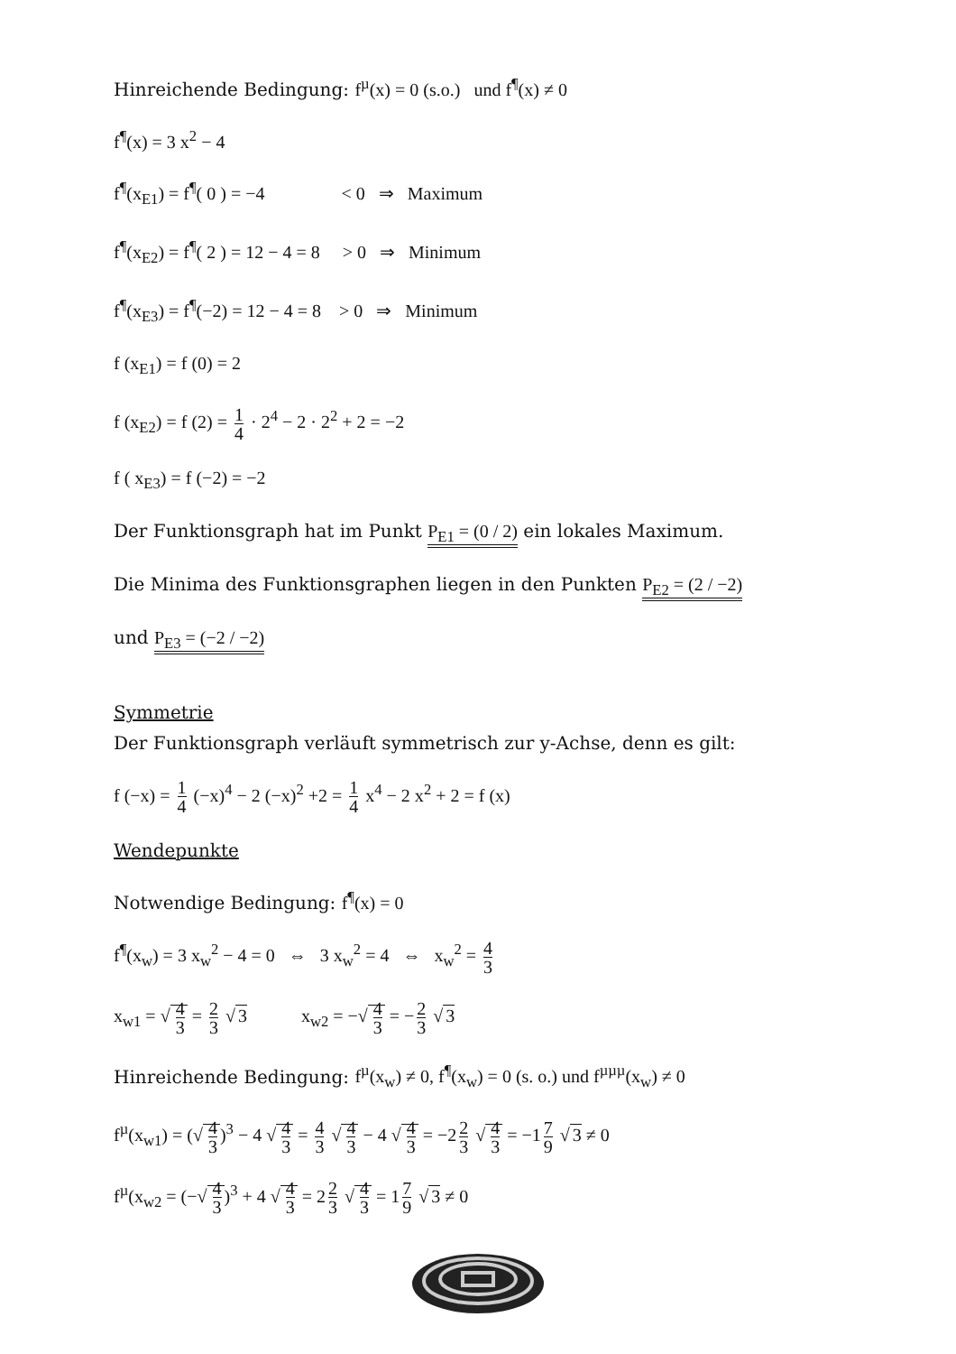Hinreichende Bedingung: f<sup>µ</sup>(x) = 0 (s.o.) und f<sup>¶</sup>(x) ≠ 0
f<sup>¶</sup>(x) = 3 x<sup>2</sup> − 4
f<sup>¶</sup>(x<sub>E1</sub>) = f<sup>¶</sup>( 0 ) = −4 < 0 ⇒ Maximum
f<sup>¶</sup>(x<sub>E2</sub>) = f<sup>¶</sup>( 2 ) = 12 − 4 = 8 > 0 ⇒ Minimum
f<sup>¶</sup>(x<sub>E3</sub>) = f<sup>¶</sup>(−2) = 12 − 4 = 8 > 0 ⇒ Minimum
f (x<sub>E1</sub>) = f (0) = 2
f (x<sub>E2</sub>) = f (2) = 1 4 · 2<sup>4</sup> − 2 · 2<sup>2</sup> + 2 = −2
f ( x<sub>E3</sub>) = f (−2) = −2
Der Funktionsgraph hat im Punkt P<sub>E1</sub> = (0 / 2) ein lokales Maximum.
Die Minima des Funktionsgraphen liegen in den Punkten P<sub>E2</sub> = (2 / −2)
und P<sub>E3</sub> = (−2 / −2)
Symmetrie
Der Funktionsgraph verläuft symmetrisch zur y-Achse, denn es gilt:
f (−x) = 1 4 (−x)<sup>4</sup> − 2 (−x)<sup>2</sup> +2 = 1 4 x<sup>4</sup> − 2 x<sup>2</sup> + 2 = f (x)
Wendepunkte
Notwendige Bedingung: f<sup>¶</sup>(x) = 0
f<sup>¶</sup>(x<sub>w</sub>) = 3 x<sub>w</sub><sup>2</sup> − 4 = 0 ⇔ 3 x<sub>w</sub><sup>2</sup> = 4 ⇔ x<sub>w</sub><sup>2</sup> = 4 3
x<sub>w1</sub> = √ 4 3 = 2 3 √ 3 x<sub>w2</sub> = −√ 4 3 = − 2 3 √ 3
Hinreichende Bedingung: f<sup>µ</sup>(x<sub>w</sub>) ≠ 0, f<sup>¶</sup>(x<sub>w</sub>) = 0 (s. o.) und f<sup>µµµ</sup>(x<sub>w</sub>) ≠ 0
f<sup>µ</sup>(x<sub>w1</sub>) = (√ 4 3)<sup>3</sup> − 4 √ 4 3 = 4 3 √ 4 3 − 4 √ 4 3 = −2 2 3 √ 4 3 = −1 7 9 √ 3 ≠ 0
f<sup>µ</sup>(x<sub>w2</sub> = (−√ 4 3)<sup>3</sup> + 4 √ 4 3 = 2 2 3 √ 4 3 = 1 7 9 √ 3 ≠ 0